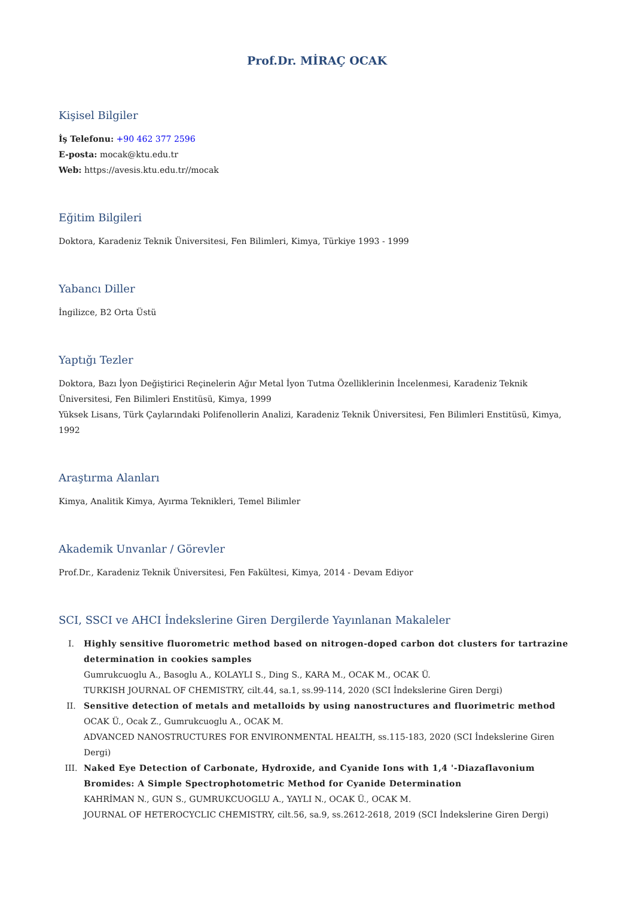Prof.Dr. MİRAÇ OCAK
Kişisel Bilgiler
İş Telefonu: +90 462 377 2596
E-posta: mocak@ktu.edu.tr
Web: https://avesis.ktu.edu.tr//mocak
Eğitim Bilgileri
Doktora, Karadeniz Teknik Üniversitesi, Fen Bilimleri, Kimya, Türkiye 1993 - 1999
Yabancı Diller
İngilizce, B2 Orta Üstü
Yaptığı Tezler
Doktora, Bazı İyon Değiştirici Reçinelerin Ağır Metal İyon Tutma Özelliklerinin İncelenmesi, Karadeniz Teknik Üniversitesi, Fen Bilimleri Enstitüsü, Kimya, 1999
Yüksek Lisans, Türk Çaylarındaki Polifenollerin Analizi, Karadeniz Teknik Üniversitesi, Fen Bilimleri Enstitüsü, Kimya, 1992
Araştırma Alanları
Kimya, Analitik Kimya, Ayırma Teknikleri, Temel Bilimler
Akademik Unvanlar / Görevler
Prof.Dr., Karadeniz Teknik Üniversitesi, Fen Fakültesi, Kimya, 2014 - Devam Ediyor
SCI, SSCI ve AHCI İndekslerine Giren Dergilerde Yayınlanan Makaleler
I. Highly sensitive fluorometric method based on nitrogen-doped carbon dot clusters for tartrazine determination in cookies samples
Gumrukcuoglu A., Basoglu A., KOLAYLI S., Ding S., KARA M., OCAK M., OCAK Ü.
TURKISH JOURNAL OF CHEMISTRY, cilt.44, sa.1, ss.99-114, 2020 (SCI İndekslerine Giren Dergi)
II. Sensitive detection of metals and metalloids by using nanostructures and fluorimetric method
OCAK Ü., Ocak Z., Gumrukcuoglu A., OCAK M.
ADVANCED NANOSTRUCTURES FOR ENVIRONMENTAL HEALTH, ss.115-183, 2020 (SCI İndekslerine Giren Dergi)
III. Naked Eye Detection of Carbonate, Hydroxide, and Cyanide Ions with 1,4 '-Diazaflavonium Bromides: A Simple Spectrophotometric Method for Cyanide Determination
KAHRİMAN N., GUN S., GUMRUKCUOGLU A., YAYLI N., OCAK Ü., OCAK M.
JOURNAL OF HETEROCYCLIC CHEMISTRY, cilt.56, sa.9, ss.2612-2618, 2019 (SCI İndekslerine Giren Dergi)